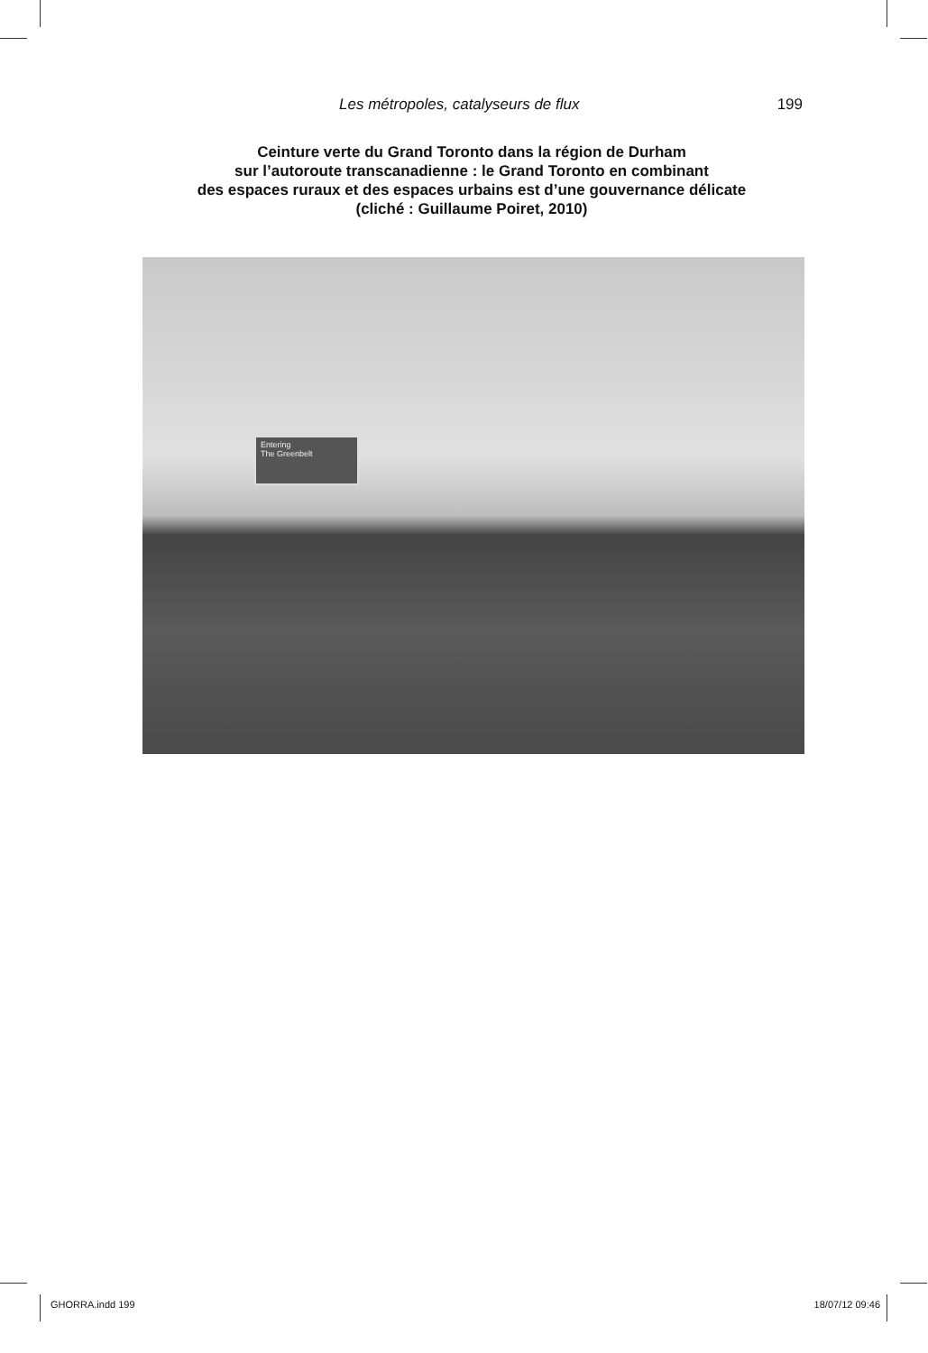Les métropoles, catalyseurs de flux 199
Ceinture verte du Grand Toronto dans la région de Durham
sur l’autoroute transcanadienne : le Grand Toronto en combinant
des espaces ruraux et des espaces urbains est d’une gouvernance délicate
(cliché : Guillaume Poiret, 2010)
Entering
The Greenbelt
GHORRA.indd 199 18/07/12 09:46